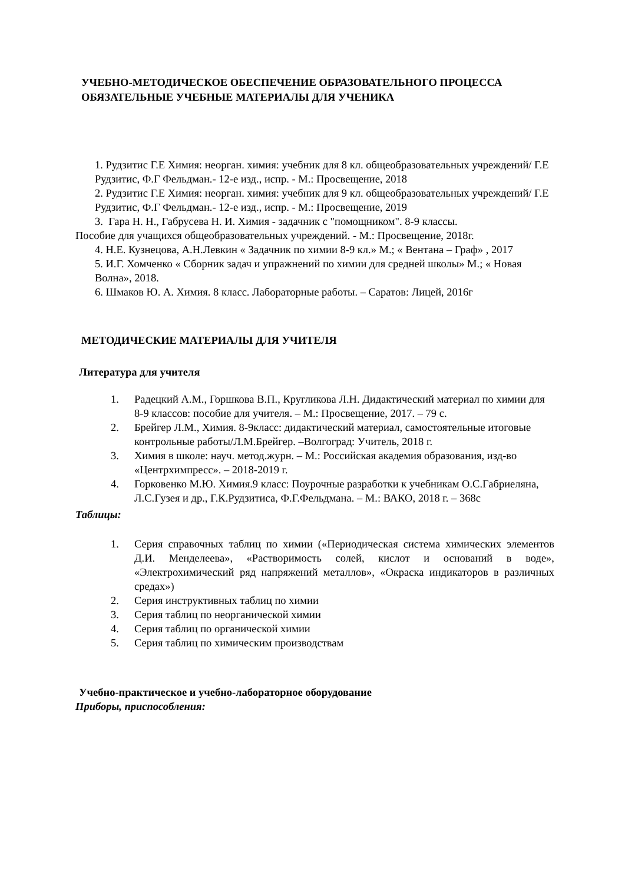УЧЕБНО-МЕТОДИЧЕСКОЕ ОБЕСПЕЧЕНИЕ ОБРАЗОВАТЕЛЬНОГО ПРОЦЕССА
ОБЯЗАТЕЛЬНЫЕ УЧЕБНЫЕ МАТЕРИАЛЫ ДЛЯ УЧЕНИКА
1. Рудзитис Г.Е Химия: неорган. химия: учебник для 8 кл. общеобразовательных учреждений/ Г.Е Рудзитис, Ф.Г Фельдман.- 12-е изд., испр. - М.: Просвещение, 2018
2. Рудзитис Г.Е Химия: неорган. химия: учебник для 9 кл. общеобразовательных учреждений/ Г.Е Рудзитис, Ф.Г Фельдман.- 12-е изд., испр. - М.: Просвещение, 2019
3. Гара Н. Н., Габрусева Н. И. Химия - задачник с "помощником". 8-9 классы.
Пособие для учащихся общеобразовательных учреждений. - М.: Просвещение, 2018г.
4. Н.Е. Кузнецова, А.Н.Левкин « Задачник по химии 8-9 кл.» М.; « Вентана – Граф» , 2017
5. И.Г. Хомченко « Сборник задач и упражнений по химии для средней школы» М.; « Новая Волна», 2018.
6. Шмаков Ю. А. Химия. 8 класс. Лабораторные работы. – Саратов: Лицей, 2016г
МЕТОДИЧЕСКИЕ МАТЕРИАЛЫ ДЛЯ УЧИТЕЛЯ
Литература для учителя
1. Радецкий А.М., Горшкова В.П., Кругликова Л.Н. Дидактический материал по химии для 8-9 классов: пособие для учителя. – М.: Просвещение, 2017. – 79 с.
2. Брейгер Л.М., Химия. 8-9класс: дидактический материал, самостоятельные итоговые контрольные работы/Л.М.Брейгер. –Волгоград: Учитель, 2018 г.
3. Химия в школе: науч. метод.журн. – М.: Российская академия образования, изд-во «Центрхимпресс». – 2018-2019 г.
4. Горковенко М.Ю. Химия.9 класс: Поурочные разработки к учебникам О.С.Габриеляна, Л.С.Гузея и др., Г.К.Рудзитиса, Ф.Г.Фельдмана. – М.: ВАКО, 2018 г. – 368с
Таблицы:
1. Серия справочных таблиц по химии («Периодическая система химических элементов Д.И. Менделеева», «Растворимость солей, кислот и оснований в воде», «Электрохимический ряд напряжений металлов», «Окраска индикаторов в различных средах»)
2. Серия инструктивных таблиц по химии
3. Серия таблиц по неорганической химии
4. Серия таблиц по органической химии
5. Серия таблиц по химическим производствам
Учебно-практическое и учебно-лабораторное оборудование
Приборы, приспособления: